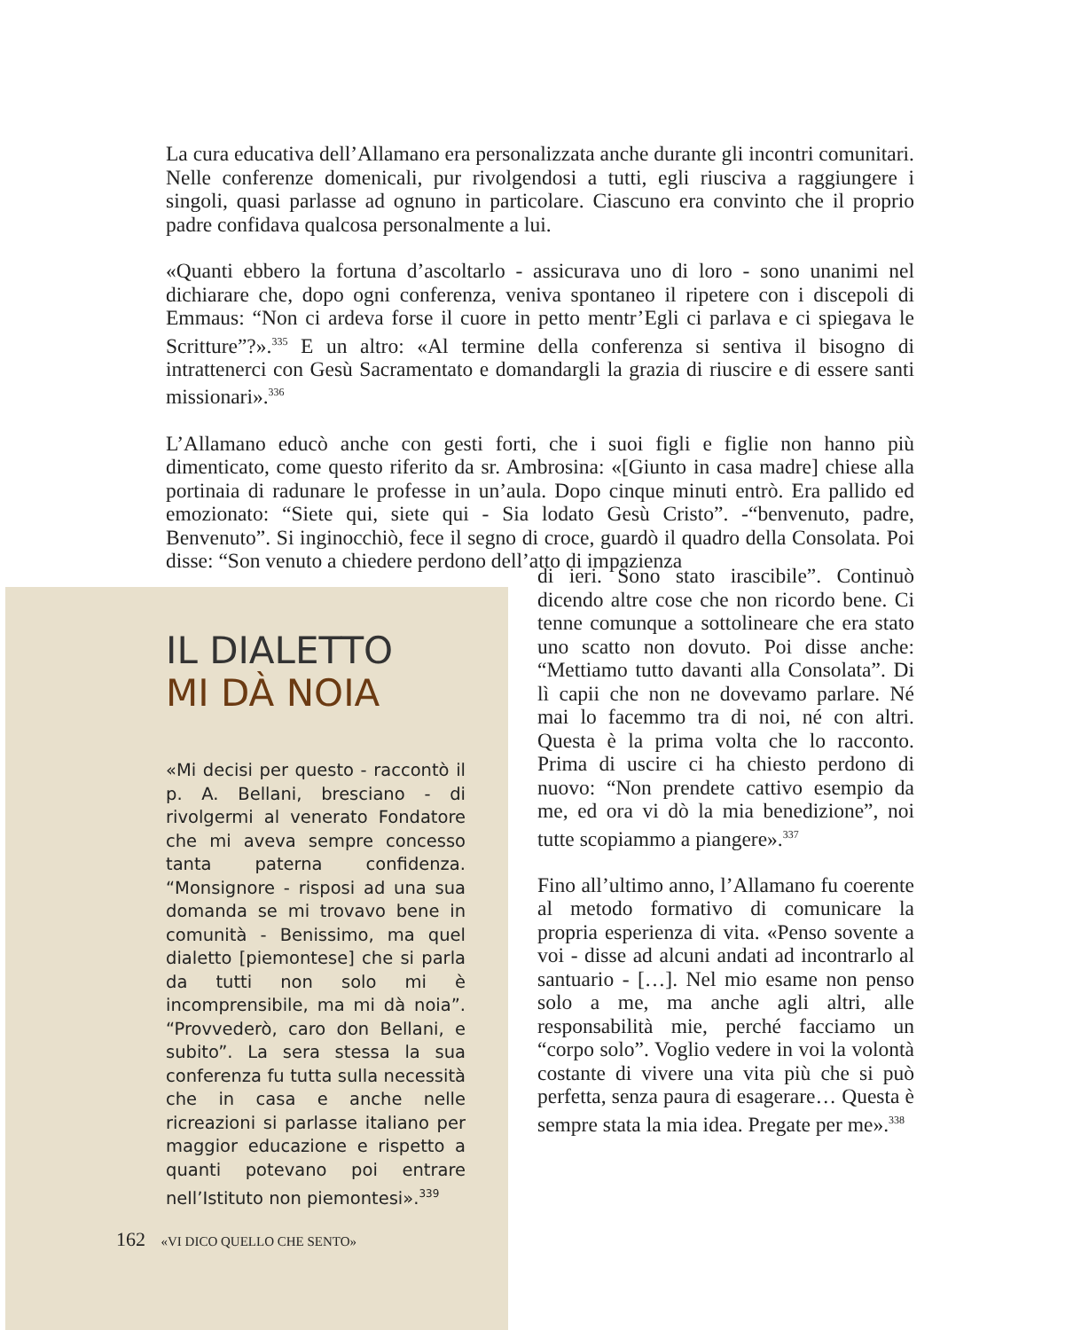La cura educativa dell’Allamano era personalizzata anche durante gli incontri comunitari. Nelle conferenze domenicali, pur rivolgendosi a tutti, egli riusciva a raggiungere i singoli, quasi parlasse ad ognuno in particolare. Ciascuno era convinto che il proprio padre confidava qualcosa personalmente a lui.
«Quanti ebbero la fortuna d’ascoltarlo - assicurava uno di loro - sono unanimi nel dichiarare che, dopo ogni conferenza, veniva spontaneo il ripetere con i discepoli di Emmaus: “Non ci ardeva forse il cuore in petto mentr’Egli ci parlava e ci spiegava le Scritture”?».<sup>335</sup> E un altro: «Al termine della conferenza si sentiva il bisogno di intrattenerci con Gesù Sacramentato e domandargli la grazia di riuscire e di essere santi missionari».<sup>336</sup>
L’Allamano educò anche con gesti forti, che i suoi figli e figlie non hanno più dimenticato, come questo riferito da sr. Ambrosina: «[Giunto in casa madre] chiese alla portinaia di radunare le professe in un’aula. Dopo cinque minuti entrò. Era pallido ed emozionato: “Siete qui, siete qui - Sia lodato Gesù Cristo”. -“benvenuto, padre, Benvenuto”. Si inginocchiò, fece il segno di croce, guardò il quadro della Consolata. Poi disse: “Son venuto a chiedere perdono dell’atto di impazienza
di ieri. Sono stato irascibile”. Continuò dicendo altre cose che non ricordo bene. Ci tenne comunque a sottolineare che era stato uno scatto non dovuto. Poi disse anche: “Mettiamo tutto davanti alla Consolata”. Di lì capii che non ne dovevamo parlare. Né mai lo facemmo tra di noi, né con altri. Questa è la prima volta che lo racconto. Prima di uscire ci ha chiesto perdono di nuovo: “Non prendete cattivo esempio da me, ed ora vi dò la mia benedizione”, noi tutte scopiammo a piangere».<sup>337</sup>
Fino all’ultimo anno, l’Allamano fu coerente al metodo formativo di comunicare la propria esperienza di vita. «Penso sovente a voi - disse ad alcuni andati ad incontrarlo al santuario - […]. Nel mio esame non penso solo a me, ma anche agli altri, alle responsabilità mie, perché facciamo un “corpo solo”. Voglio vedere in voi la volontà costante di vivere una vita più che si può perfetta, senza paura di esagerare… Questa è sempre stata la mia idea. Pregate per me».<sup>338</sup>
IL DIALETTO
MI DÀ NOIA
«Mi decisi per questo - raccontò il p. A. Bellani, bresciano - di rivolgermi al venerato Fondatore che mi aveva sempre concesso tanta paterna confidenza. “Monsignore - risposi ad una sua domanda se mi trovavo bene in comunità - Benissimo, ma quel dialetto [piemontese] che si parla da tutti non solo mi è incomprensibile, ma mi dà noia”. “Provvederò, caro don Bellani, e subito”. La sera stessa la sua conferenza fu tutta sulla necessità che in casa e anche nelle ricreazioni si parlasse italiano per maggior educazione e rispetto a quanti potevano poi entrare nell’Istituto non piemontesi».<sup>339</sup>
162 «VI DICO QUELLO CHE SENTO»